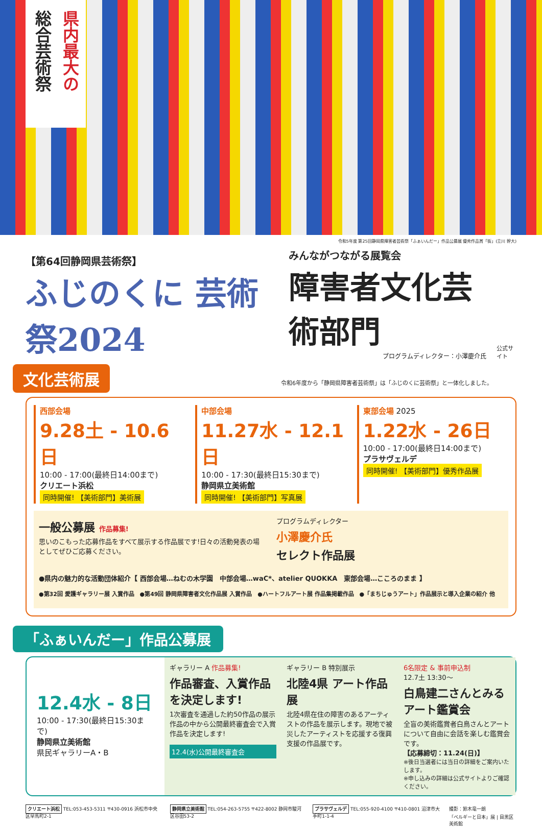県内最大の
総合芸術祭
令和5年度 第25回静岡県障害者芸術祭「ふぁいんだー」作品公募展 優秀作品賞「街」(立川 幹大)
【第64回静岡県芸術祭】
ふじのくに 芸術祭2024
みんながつながる展覧会
障害者文化芸術部門
プログラムディレクター：小澤慶介氏
公式サイト
文化芸術展 令和6年度から「静岡県障害者芸術祭」は「ふじのくに芸術祭」と一体化しました。
西部会場
9.28土 - 10.6日
10:00 - 17:00(最終日14:00まで)
クリエート浜松
同時開催! 【美術部門】美術展
中部会場
11.27水 - 12.1日
10:00 - 17:30(最終日15:30まで)
静岡県立美術館
同時開催! 【美術部門】写真展
東部会場 2025
1.22水 - 26日
10:00 - 17:00(最終日14:00まで)
プラサヴェルデ
同時開催! 【美術部門】優秀作品展
一般公募展 作品募集!
思いのこもった応募作品をすべて展示する作品展です!日々の活動発表の場としてぜひご応募ください。
プログラムディレクター
小澤慶介氏
セレクト作品展
●県内の魅力的な活動団体紹介【 西部会場…ねむの木学園　中部会場…waC*、atelier QUOKKA　東部会場…こころのまま 】
●第32回 愛護ギャラリー展 入賞作品　●第49回 静岡県障害者文化作品展 入賞作品　●ハートフルアート展 作品集掲載作品　●「まちじゅうアート」作品展示と導入企業の紹介 他
「ふぁいんだー」作品公募展
12.4水 - 8日
10:00 - 17:30(最終日15:30まで)
静岡県立美術館
県民ギャラリーA・B
ギャラリー A 作品募集!
作品審査、入賞作品を決定します!
1次審査を通過した約50作品の展示作品の中から公開最終審査会で入賞作品を決定します!
12.4(水)公開最終審査会
ギャラリー B 特別展示
北陸4県 アート作品展
北陸4県在住の障害のあるアーティストの作品を展示します。現地で被災したアーティストを応援する復興支援の作品展です。
6名限定 & 事前申込制
12.7土 13:30～
白鳥建二さんとみるアート鑑賞会
全盲の美術鑑賞者白鳥さんとアートについて自由に会話を楽しむ鑑賞会です。
【応募締切：11.24(日)】
※後日当選者には当日の詳細をご案内いたします。
※申し込みの詳細は公式サイトよりご確認ください。
クリエート浜松 TEL:053-453-5311 〒430-0916 浜松市中央区早馬町2-1
静岡県立美術館 TEL:054-263-5755 〒422-8002 静岡市駿河区谷田53-2
プラサヴェルデ TEL:055-920-4100 〒410-0801 沼津市大手町1-1-4
撮影：鈴木竜一朗
「ベルギーと日本」展 | 目黒区美術館